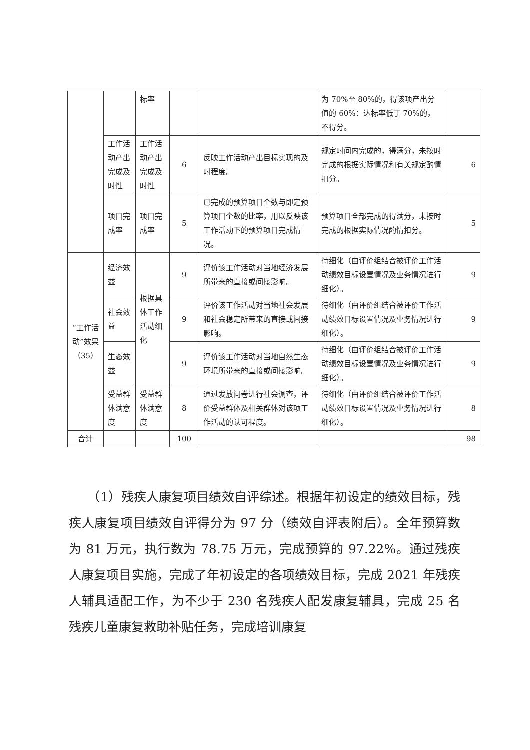| | | 标率 | | | 为 70%至 80%的，得该项产出分值的 60%：达标率低于 70%的，不得分。 | |
| | 工作活动产出完成及时性 | 工作活动产出完成及时性 | 6 | 反映工作活动产出目标实现的及时程度。 | 规定时间内完成的，得满分，未按时完成的根据实际情况和有关规定酌情扣分。 | 6 |
| | 项目完成率 | 项目完成率 | 5 | 已完成的预算项目个数与即定预算项目个数的比率，用以反映该工作活动下的预算项目完成情况。 | 预算项目全部完成的得满分，未按时完成的根据实际情况酌情扣分。 | 5 |
| “工作活动”效果（35） | 经济效益 | 根据具体工作活动细化 | 9 | 评价该工作活动对当地经济发展所带来的直接或间接影响。 | 待细化（由评价组结合被评价工作活动绩效目标设置情况及业务情况进行细化）。 | 9 |
| | 社会效益 | | 9 | 评价该工作活动对当地社会发展和社会稳定所带来的直接或间接影响。 | 待细化（由评价组结合被评价工作活动绩效目标设置情况及业务情况进行细化）。 | 9 |
| | 生态效益 | | 9 | 评价该工作活动对当地自然生态环境所带来的直接或间接影响。 | 待细化（由评价组结合被评价工作活动绩效目标设置情况及业务情况进行细化）。 | 9 |
| | 受益群体满意度 | 受益群体满意度 | 8 | 通过发放问卷进行社会调查，评价受益群体及相关群体对该项工作活动的认可程度。 | 待细化（由评价组结合被评价工作活动绩效目标设置情况及业务情况进行细化）。 | 8 |
| 合计 | | | 100 | | | 98 |
　　（1）残疾人康复项目绩效自评综述。根据年初设定的绩效目标，残疾人康复项目绩效自评得分为 97 分（绩效自评表附后）。全年预算数为 81 万元，执行数为 78.75 万元，完成预算的 97.22%。通过残疾人康复项目实施，完成了年初设定的各项绩效目标，完成 2021 年残疾人辅具适配工作，为不少于 230 名残疾人配发康复辅具，完成 25 名残疾儿童康复救助补贴任务，完成培训康复